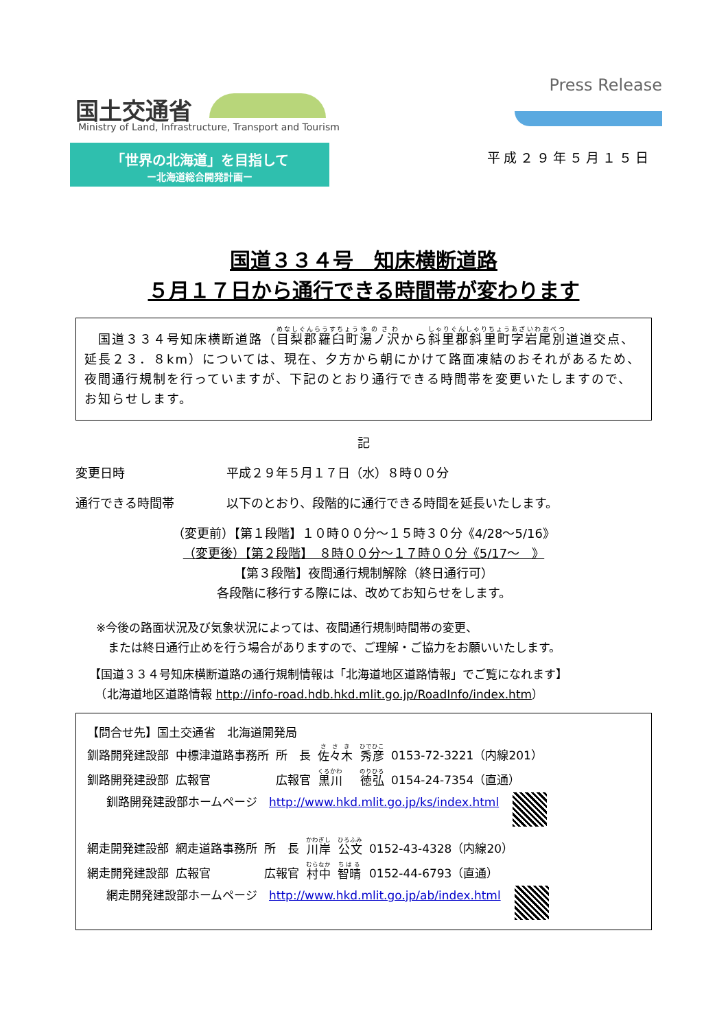国土交通省
Ministry of Land, Infrastructure, Transport and Tourism
Press Release
「世界の北海道」を目指して
ー北海道総合開発計画ー
平成２９年５月１５日
国道３３４号　知床横断道路
５月１７日から通行できる時間帯が変わります
　国道３３４号知床横断道路（目梨郡羅臼町湯ノ沢から斜里郡斜里町字岩尾別道道交点、延長２３．８km）については、現在、夕方から朝にかけて路面凍結のおそれがあるため、夜間通行規制を行っていますが、下記のとおり通行できる時間帯を変更いたしますので、お知らせします。
記
変更日時 平成２９年５月１７日（水）８時００分
通行できる時間帯 以下のとおり、段階的に通行できる時間を延長いたします。
（変更前）【第１段階】１０時００分～１５時３０分《4/28～5/16》
（変更後）【第２段階】　８時００分～１７時００分《5/17～　》
【第３段階】夜間通行規制解除（終日通行可）
各段階に移行する際には、改めてお知らせをします。
※今後の路面状況及び気象状況によっては、夜間通行規制時間帯の変更、
　または終日通行止めを行う場合がありますので、ご理解・ご協力をお願いいたします。
【国道３３４号知床横断道路の通行規制情報は「北海道地区道路情報」でご覧になれます】
　（北海道地区道路情報 http://info-road.hdb.hkd.mlit.go.jp/RoadInfo/index.htm）
【問合せ先】国土交通省　北海道開発局
| 釧路開発建設部 | 中標津道路事務所 | 所 長 | 佐々木 | 秀彦 | 0153-72-3221（内線201） |
| 釧路開発建設部 | 広報官 | 広報官 | 黒川 | 徳弘 | 0154-24-7354（直通） |
釧路開発建設部ホームページ　http://www.hkd.mlit.go.jp/ks/index.html
| 網走開発建設部 | 網走道路事務所 | 所 長 | 川岸 | 公文 | 0152-43-4328（内線20） |
| 網走開発建設部 | 広報官 | 広報官 | 村中 | 智晴 | 0152-44-6793（直通） |
網走開発建設部ホームページ　http://www.hkd.mlit.go.jp/ab/index.html